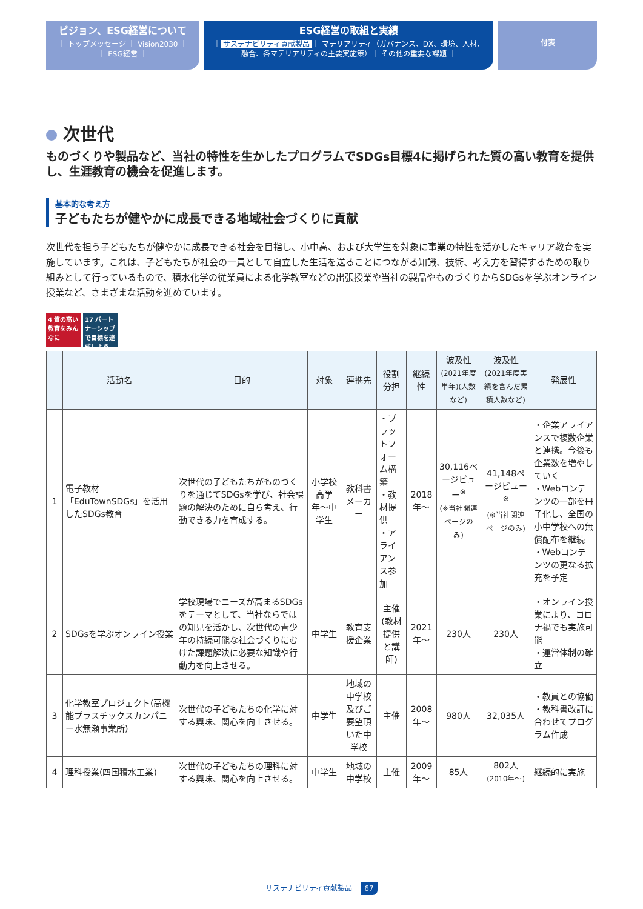ビジョン、ESG経営について
｜ トップメッセージ ｜ Vision2030 ｜
｜ ESG経営 ｜
ESG経営の取組と実績
｜ サステナビリティ貢献製品 ｜ マテリアリティ（ガバナンス、DX、環境、人材、
融合、各マテリアリティの主要実施策）｜ その他の重要な課題 ｜
付表
次世代
ものづくりや製品など、当社の特性を生かしたプログラムでSDGs目標4に掲げられた質の高い教育を提供し、生涯教育の機会を促進します。
基本的な考え方
子どもたちが健やかに成長できる地域社会づくりに貢献
次世代を担う子どもたちが健やかに成長できる社会を目指し、小中高、および大学生を対象に事業の特性を活かしたキャリア教育を実施しています。これは、子どもたちが社会の一員として自立した生活を送ることにつながる知識、技術、考え方を習得するための取り組みとして行っているもので、積水化学の従業員による化学教室などの出張授業や当社の製品やものづくりからSDGsを学ぶオンライン授業など、さまざまな活動を進めています。
4 質の高い教育をみんなに
17 パートナーシップで目標を達成しよう
| | 活動名 | 目的 | 対象 | 連携先 | 役割分担 | 継続性 | 波及性 (2021年度単年)(人数など) | 波及性 (2021年度実績を含んだ累積人数など) | 発展性 |
| --- | --- | --- | --- | --- | --- | --- | --- | --- | --- |
| 1 | 電子教材「EduTownSDGs」を活用したSDGs教育 | 次世代の子どもたちがものづくりを通じてSDGsを学び、社会課題の解決のために自ら考え、行動できる力を育成する。 | 小学校高学年〜中学生 | 教科書メーカー | ・プラットフォーム構築 ・教材提供 ・アライアンス参加 | 2018年〜 | 30,116ページビュー<sup>※</sup> (※当社関連ページのみ) | 41,148ページビュー<sup>※</sup> (※当社関連ページのみ) | ・企業アライアンスで複数企業と連携。今後も企業数を増やしていく ・Webコンテンツの一部を冊子化し、全国の小中学校への無償配布を継続 ・Webコンテンツの更なる拡充を予定 |
| 2 | SDGsを学ぶオンライン授業 | 学校現場でニーズが高まるSDGsをテーマとして、当社ならではの知見を活かし、次世代の青少年の持続可能な社会づくりにむけた課題解決に必要な知識や行動力を向上させる。 | 中学生 | 教育支援企業 | 主催 (教材提供と講師) | 2021年〜 | 230人 | 230人 | ・オンライン授業により、コロナ禍でも実施可能 ・運営体制の確立 |
| 3 | 化学教室プロジェクト(高機能プラスチックスカンパニー水無瀬事業所) | 次世代の子どもたちの化学に対する興味、関心を向上させる。 | 中学生 | 地域の中学校及びご要望頂いた中学校 | 主催 | 2008年〜 | 980人 | 32,035人 | ・教員との協働 ・教科書改訂に合わせてプログラム作成 |
| 4 | 理科授業(四国積水工業) | 次世代の子どもたちの理科に対する興味、関心を向上させる。 | 中学生 | 地域の中学校 | 主催 | 2009年〜 | 85人 | 802人 (2010年〜) | 継続的に実施 |
サステナビリティ貢献製品 67